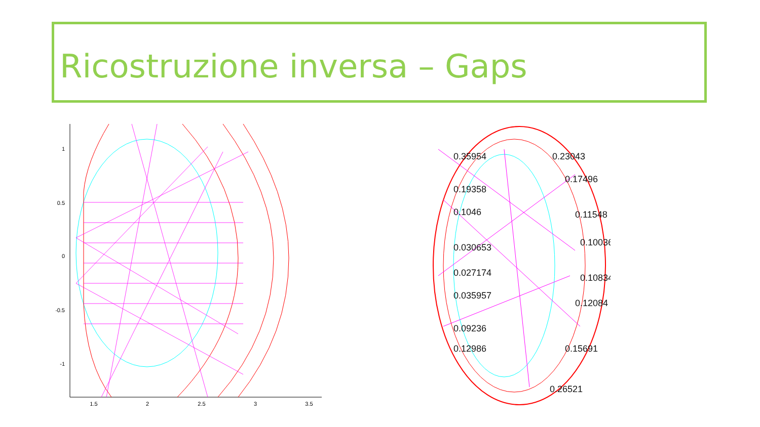Ricostruzione inversa – Gaps
1
0.5
0
-0.5
-1
1.5
2
2.5
3
3.5
0.35954
0.19358
0.1046
0.030653
0.027174
0.035957
0.09236
0.12986
0.23043
0.17496
0.11548
0.10036
0.10834
0.12084
0.15691
0.26521